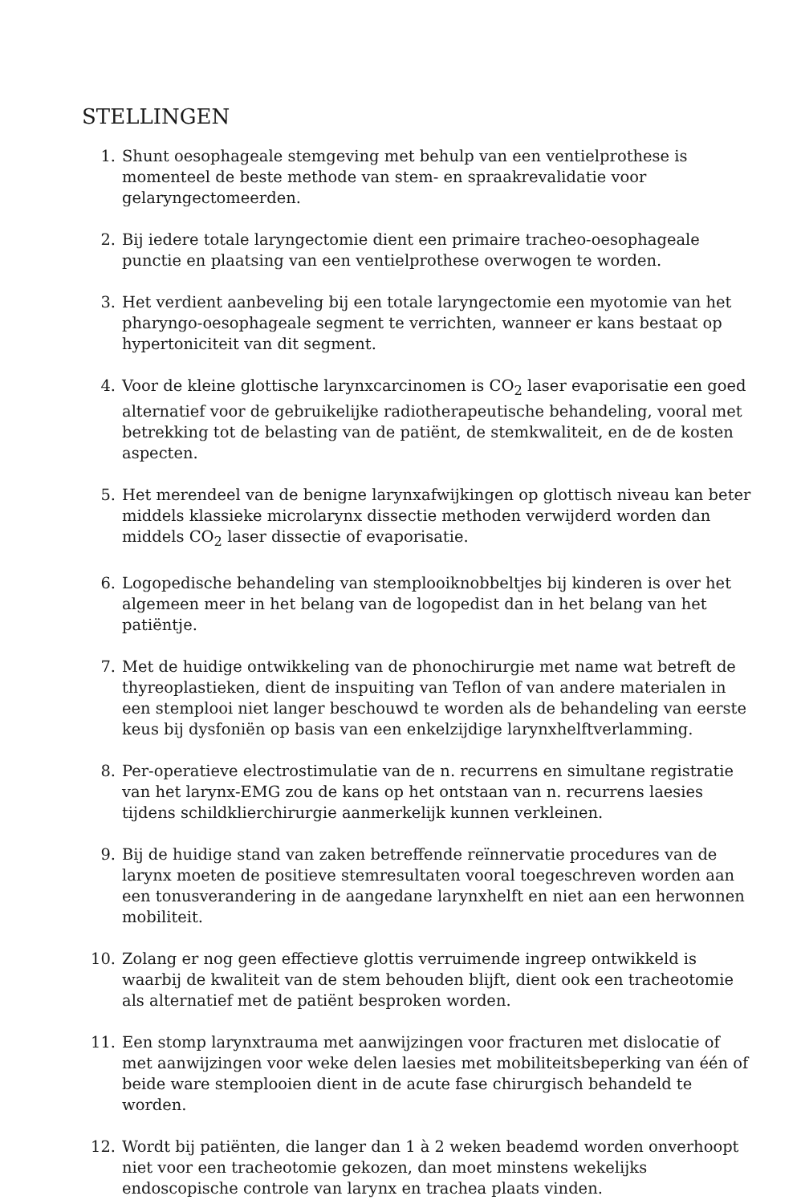STELLINGEN
1. Shunt oesophageale stemgeving met behulp van een ventielprothese is momenteel de beste methode van stem- en spraakrevalidatie voor gelaryngectomeerden.
2. Bij iedere totale laryngectomie dient een primaire tracheo-oesophageale punctie en plaatsing van een ventielprothese overwogen te worden.
3. Het verdient aanbeveling bij een totale laryngectomie een myotomie van het pharyngo-oesophageale segment te verrichten, wanneer er kans bestaat op hypertoniciteit van dit segment.
4. Voor de kleine glottische larynxcarcinomen is CO<sub>2</sub> laser evaporisatie een goed alternatief voor de gebruikelijke radiotherapeutische behandeling, vooral met betrekking tot de belasting van de patiënt, de stemkwaliteit, en de de kosten aspecten.
5. Het merendeel van de benigne larynxafwijkingen op glottisch niveau kan beter middels klassieke microlarynx dissectie methoden verwijderd worden dan middels CO<sub>2</sub> laser dissectie of evaporisatie.
6. Logopedische behandeling van stemplooiknobbeltjes bij kinderen is over het algemeen meer in het belang van de logopedist dan in het belang van het patiëntje.
7. Met de huidige ontwikkeling van de phonochirurgie met name wat betreft de thyreoplastieken, dient de inspuiting van Teflon of van andere materialen in een stemplooi niet langer beschouwd te worden als de behandeling van eerste keus bij dysfoniën op basis van een enkelzijdige larynxhelftverlamming.
8. Per-operatieve electrostimulatie van de n. recurrens en simultane registratie van het larynx-EMG zou de kans op het ontstaan van n. recurrens laesies tijdens schildklierchirurgie aanmerkelijk kunnen verkleinen.
9. Bij de huidige stand van zaken betreffende reïnnervatie procedures van de larynx moeten de positieve stemresultaten vooral toegeschreven worden aan een tonusverandering in de aangedane larynxhelft en niet aan een herwonnen mobiliteit.
10. Zolang er nog geen effectieve glottis verruimende ingreep ontwikkeld is waarbij de kwaliteit van de stem behouden blijft, dient ook een tracheotomie als alternatief met de patiënt besproken worden.
11. Een stomp larynxtrauma met aanwijzingen voor fracturen met dislocatie of met aanwijzingen voor weke delen laesies met mobiliteitsbeperking van één of beide ware stemplooien dient in de acute fase chirurgisch behandeld te worden.
12. Wordt bij patiënten, die langer dan 1 à 2 weken beademd worden onverhoopt niet voor een tracheotomie gekozen, dan moet minstens wekelijks endoscopische controle van larynx en trachea plaats vinden.